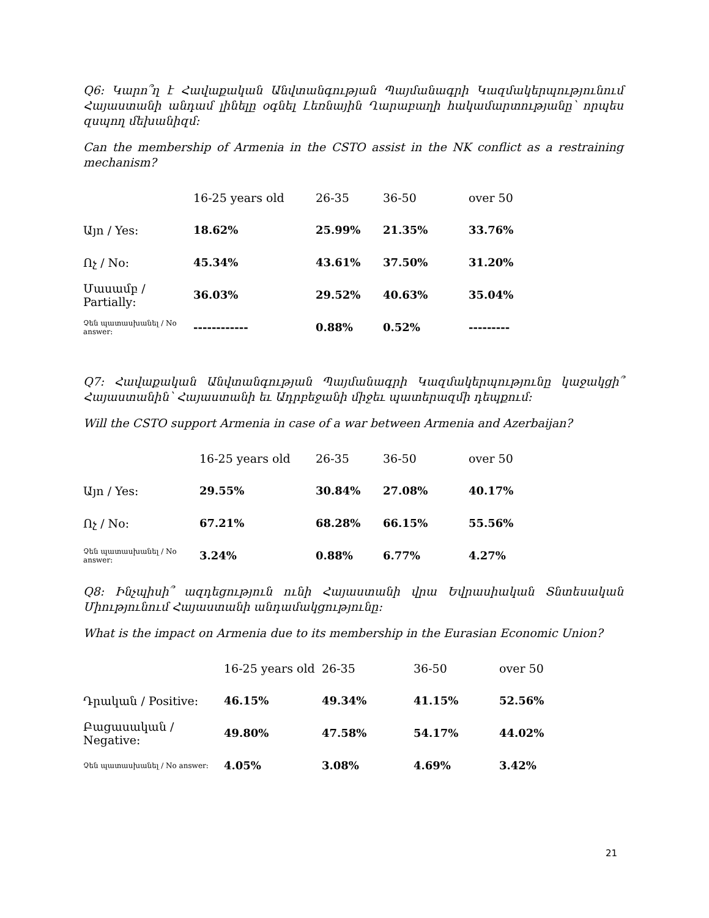Q6: Կարո՞ղ է Հավաքական Անվտանգության Պայմանագրի Կազմակերպությունում Հայաստանի անդամ լինելը օգնել Լեռնային Ղարաբաղի հակամարտությանը՝ որպես զսպող մեխանիզմ:
Can the membership of Armenia in the CSTO assist in the NK conflict as a restraining mechanism?
| | 16-25 years old | 26-35 | 36-50 | over 50 |
| --- | --- | --- | --- | --- |
| Այո / Yes: | 18.62% | 25.99% | 21.35% | 33.76% |
| Ոչ / No: | 45.34% | 43.61% | 37.50% | 31.20% |
| Մասամբ / Partially: | 36.03% | 29.52% | 40.63% | 35.04% |
| Չեն պատասխանել / No answer: | ------------ | 0.88% | 0.52% | --------- |
Q7: Հավաքական Անվտանգության Պայմանագրի Կազմակերպությունը կաջակցի՞ Հայաստանին՝ Հայաստանի եւ Ադրբեջանի միջեւ պատերազմի դեպքում:
Will the CSTO support Armenia in case of a war between Armenia and Azerbaijan?
| | 16-25 years old | 26-35 | 36-50 | over 50 |
| --- | --- | --- | --- | --- |
| Այո / Yes: | 29.55% | 30.84% | 27.08% | 40.17% |
| Ոչ / No: | 67.21% | 68.28% | 66.15% | 55.56% |
| Չեն պատասխանել / No answer: | 3.24% | 0.88% | 6.77% | 4.27% |
Q8: Ինչպիսի՞ ազդեցություն ունի Հայաստանի վրա Եվրասիական Տնտեսական Միությունում Հայաստանի անդամակցությունը:
What is the impact on Armenia due to its membership in the Eurasian Economic Union?
| | 16-25 years old | 26-35 | 36-50 | over 50 |
| --- | --- | --- | --- | --- |
| Դրական / Positive: | 46.15% | 49.34% | 41.15% | 52.56% |
| Բացասական / Negative: | 49.80% | 47.58% | 54.17% | 44.02% |
| Չեն պատասխանել / No answer: | 4.05% | 3.08% | 4.69% | 3.42% |
21